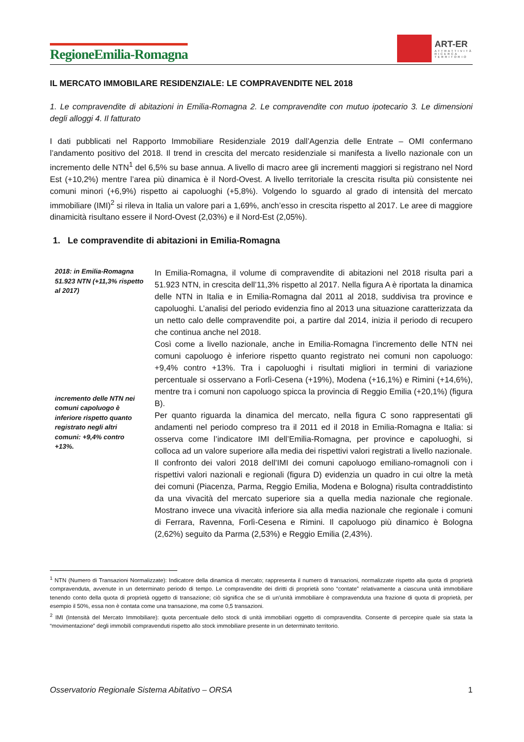RegioneEmilia-Romagna
ART-ER
ATTRATTIVITÀ
RICERCA
TERRITORIO
IL MERCATO IMMOBILARE RESIDENZIALE: LE COMPRAVENDITE NEL 2018
1. Le compravendite di abitazioni in Emilia-Romagna 2. Le compravendite con mutuo ipotecario 3. Le dimensioni degli alloggi 4. Il fatturato
I dati pubblicati nel Rapporto Immobiliare Residenziale 2019 dall’Agenzia delle Entrate – OMI confermano l’andamento positivo del 2018. Il trend in crescita del mercato residenziale si manifesta a livello nazionale con un incremento delle NTN<sup>1</sup> del 6,5% su base annua. A livello di macro aree gli incrementi maggiori si registrano nel Nord Est (+10,2%) mentre l’area più dinamica è il Nord-Ovest. A livello territoriale la crescita risulta più consistente nei comuni minori (+6,9%) rispetto ai capoluoghi (+5,8%). Volgendo lo sguardo al grado di intensità del mercato immobiliare (IMI)<sup>2</sup> si rileva in Italia un valore pari a 1,69%, anch’esso in crescita rispetto al 2017. Le aree di maggiore dinamicità risultano essere il Nord-Ovest (2,03%) e il Nord-Est (2,05%).
1. Le compravendite di abitazioni in Emilia-Romagna
2018: in Emilia-Romagna 51.923 NTN (+11,3% rispetto al 2017)
incremento delle NTN nei comuni capoluogo è inferiore rispetto quanto registrato negli altri comuni: +9,4% contro +13%.
In Emilia-Romagna, il volume di compravendite di abitazioni nel 2018 risulta pari a 51.923 NTN, in crescita dell’11,3% rispetto al 2017. Nella figura A è riportata la dinamica delle NTN in Italia e in Emilia-Romagna dal 2011 al 2018, suddivisa tra province e capoluoghi. L’analisi del periodo evidenzia fino al 2013 una situazione caratterizzata da un netto calo delle compravendite poi, a partire dal 2014, inizia il periodo di recupero che continua anche nel 2018.
Così come a livello nazionale, anche in Emilia-Romagna l’incremento delle NTN nei comuni capoluogo è inferiore rispetto quanto registrato nei comuni non capoluogo: +9,4% contro +13%. Tra i capoluoghi i risultati migliori in termini di variazione percentuale si osservano a Forlì-Cesena (+19%), Modena (+16,1%) e Rimini (+14,6%), mentre tra i comuni non capoluogo spicca la provincia di Reggio Emilia (+20,1%) (figura B).
Per quanto riguarda la dinamica del mercato, nella figura C sono rappresentati gli andamenti nel periodo compreso tra il 2011 ed il 2018 in Emilia-Romagna e Italia: si osserva come l’indicatore IMI dell’Emilia-Romagna, per province e capoluoghi, si colloca ad un valore superiore alla media dei rispettivi valori registrati a livello nazionale.
Il confronto dei valori 2018 dell’IMI dei comuni capoluogo emiliano-romagnoli con i rispettivi valori nazionali e regionali (figura D) evidenzia un quadro in cui oltre la metà dei comuni (Piacenza, Parma, Reggio Emilia, Modena e Bologna) risulta contraddistinto da una vivacità del mercato superiore sia a quella media nazionale che regionale. Mostrano invece una vivacità inferiore sia alla media nazionale che regionale i comuni di Ferrara, Ravenna, Forlì-Cesena e Rimini. Il capoluogo più dinamico è Bologna (2,62%) seguito da Parma (2,53%) e Reggio Emilia (2,43%).
<sup>1</sup> NTN (Numero di Transazioni Normalizzate): Indicatore della dinamica di mercato; rappresenta il numero di transazioni, normalizzate rispetto alla quota di proprietà compravenduta, avvenute in un determinato periodo di tempo. Le compravendite dei diritti di proprietà sono “contate” relativamente a ciascuna unità immobiliare tenendo conto della quota di proprietà oggetto di transazione; ciò significa che se di un’unità immobiliare è compravenduta una frazione di quota di proprietà, per esempio il 50%, essa non è contata come una transazione, ma come 0,5 transazioni.
<sup>2</sup> IMI (Intensità del Mercato Immobiliare): quota percentuale dello stock di unità immobiliari oggetto di compravendita. Consente di percepire quale sia stata la “movimentazione” degli immobili compravenduti rispetto allo stock immobiliare presente in un determinato territorio.
Osservatorio Regionale Sistema Abitativo – ORSA 1